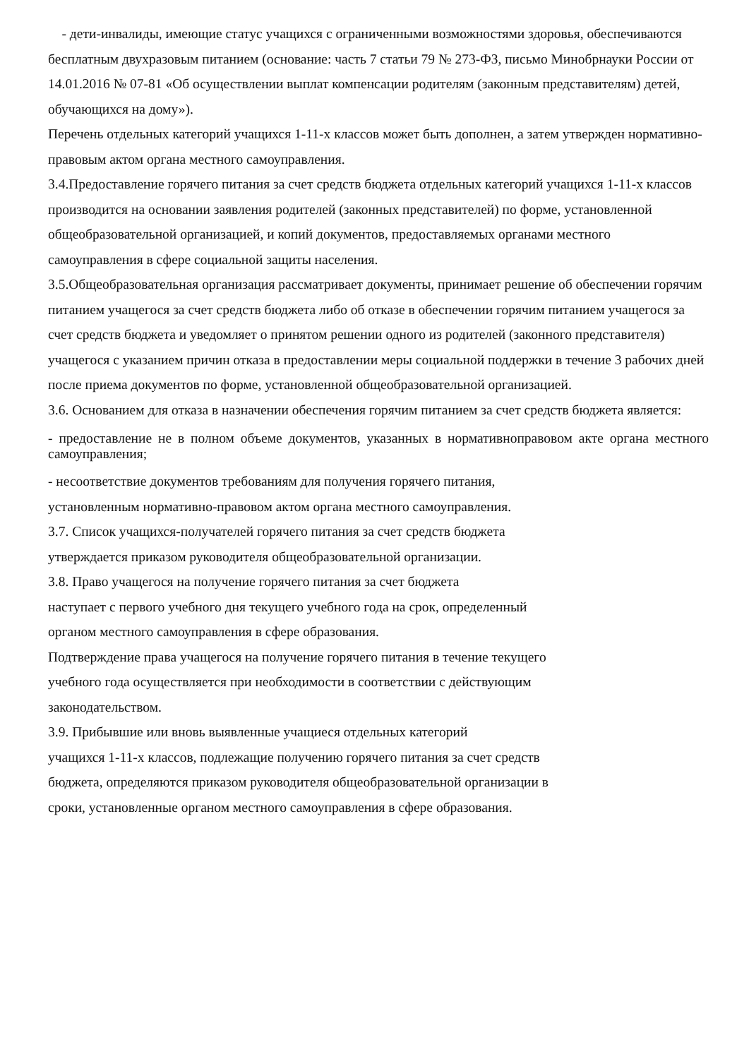- дети-инвалиды, имеющие статус учащихся с ограниченными возможностями здоровья, обеспечиваются бесплатным двухразовым питанием (основание: часть 7 статьи 79 № 273-ФЗ, письмо Минобрнауки России от 14.01.2016 № 07-81 «Об осуществлении выплат компенсации родителям (законным представителям) детей, обучающихся на дому»).
Перечень отдельных категорий учащихся 1-11-х классов может быть дополнен, а затем утвержден нормативно-правовым актом органа местного самоуправления.
3.4.Предоставление горячего питания за счет средств бюджета отдельных категорий учащихся 1-11-х классов производится на основании заявления родителей (законных представителей) по форме, установленной общеобразовательной организацией, и копий документов, предоставляемых органами местного самоуправления в сфере социальной защиты населения.
3.5.Общеобразовательная организация рассматривает документы, принимает решение об обеспечении горячим питанием учащегося за счет средств бюджета либо об отказе в обеспечении горячим питанием учащегося за счет средств бюджета и уведомляет о принятом решении одного из родителей (законного представителя) учащегося с указанием причин отказа в предоставлении меры социальной поддержки в течение 3 рабочих дней после приема документов по форме, установленной общеобразовательной организацией.
3.6. Основанием для отказа в назначении обеспечения горячим питанием за счет средств бюджета является:
- предоставление не в полном объеме документов, указанных в нормативноправовом акте органа местного самоуправления;
- несоответствие документов требованиям для получения горячего питания,
установленным нормативно-правовом актом органа местного самоуправления.
3.7. Список учащихся-получателей горячего питания за счет средств бюджета
утверждается приказом руководителя общеобразовательной организации.
3.8. Право учащегося на получение горячего питания за счет бюджета
наступает с первого учебного дня текущего учебного года на срок, определенный
органом местного самоуправления в сфере образования.
Подтверждение права учащегося на получение горячего питания в течение текущего
учебного года осуществляется при необходимости в соответствии с действующим
законодательством.
3.9. Прибывшие или вновь выявленные учащиеся отдельных категорий
учащихся 1-11-х классов, подлежащие получению горячего питания за счет средств
бюджета, определяются приказом руководителя общеобразовательной организации в
сроки, установленные органом местного самоуправления в сфере образования.